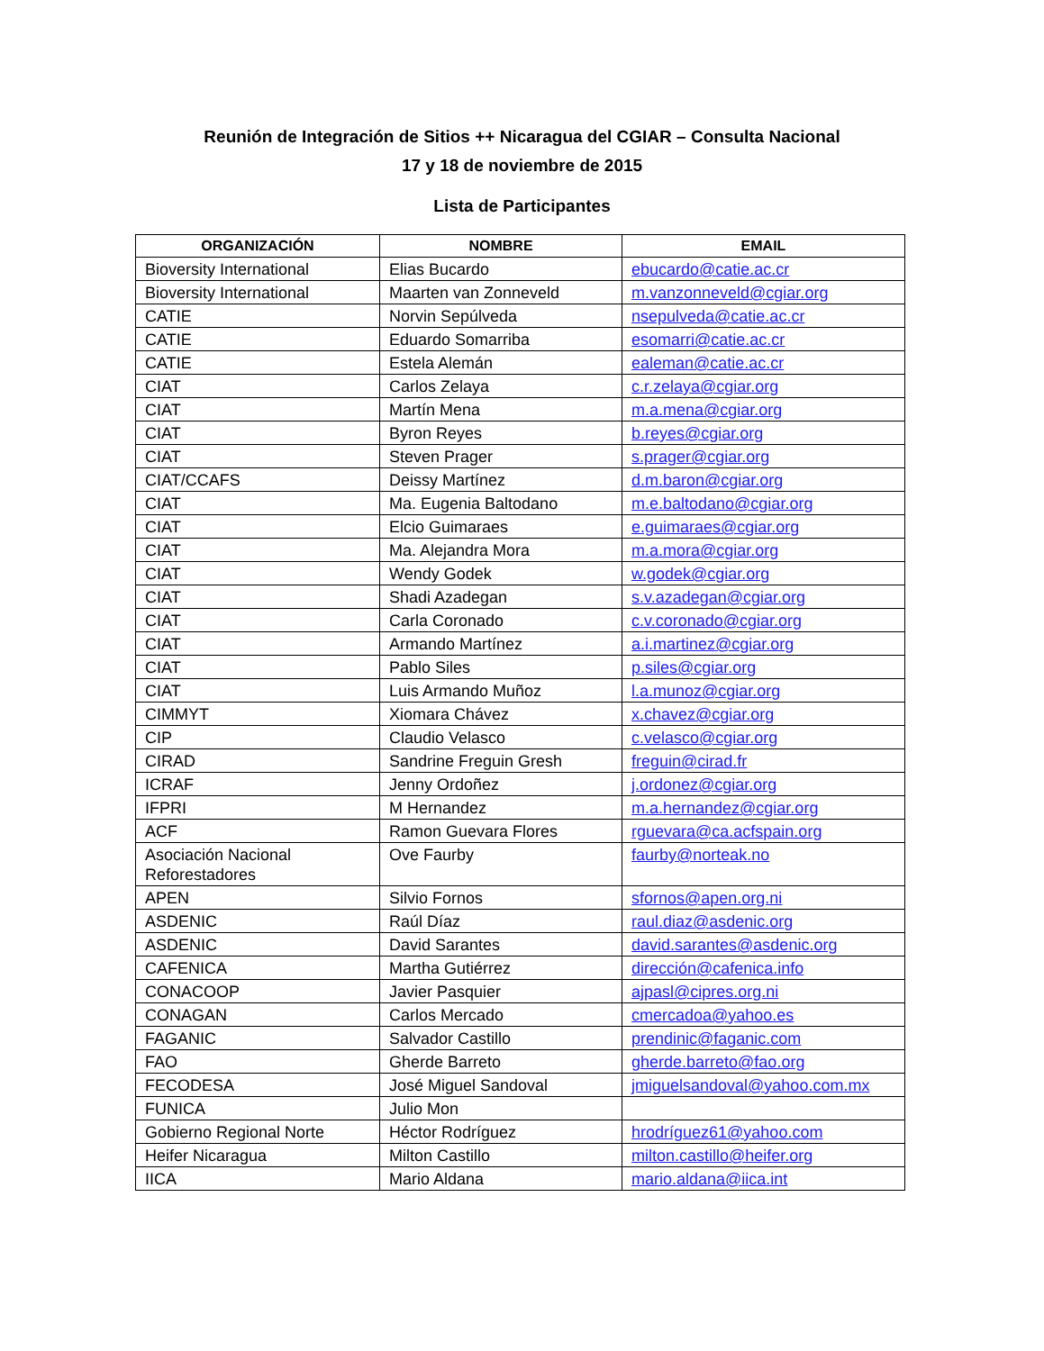Reunión de Integración de Sitios ++ Nicaragua del CGIAR – Consulta Nacional
17 y 18 de noviembre de 2015
Lista de Participantes
| ORGANIZACIÓN | NOMBRE | EMAIL |
| --- | --- | --- |
| Bioversity International | Elias Bucardo | ebucardo@catie.ac.cr |
| Bioversity International | Maarten van Zonneveld | m.vanzonneveld@cgiar.org |
| CATIE | Norvin Sepúlveda | nsepulveda@catie.ac.cr |
| CATIE | Eduardo Somarriba | esomarri@catie.ac.cr |
| CATIE | Estela Alemán | ealeman@catie.ac.cr |
| CIAT | Carlos Zelaya | c.r.zelaya@cgiar.org |
| CIAT | Martín Mena | m.a.mena@cgiar.org |
| CIAT | Byron Reyes | b.reyes@cgiar.org |
| CIAT | Steven Prager | s.prager@cgiar.org |
| CIAT/CCAFS | Deissy Martínez | d.m.baron@cgiar.org |
| CIAT | Ma. Eugenia Baltodano | m.e.baltodano@cgiar.org |
| CIAT | Elcio Guimaraes | e.guimaraes@cgiar.org |
| CIAT | Ma. Alejandra Mora | m.a.mora@cgiar.org |
| CIAT | Wendy Godek | w.godek@cgiar.org |
| CIAT | Shadi Azadegan | s.v.azadegan@cgiar.org |
| CIAT | Carla Coronado | c.v.coronado@cgiar.org |
| CIAT | Armando Martínez | a.i.martinez@cgiar.org |
| CIAT | Pablo Siles | p.siles@cgiar.org |
| CIAT | Luis Armando Muñoz | l.a.munoz@cgiar.org |
| CIMMYT | Xiomara Chávez | x.chavez@cgiar.org |
| CIP | Claudio Velasco | c.velasco@cgiar.org |
| CIRAD | Sandrine Freguin Gresh | freguin@cirad.fr |
| ICRAF | Jenny Ordoñez | j.ordonez@cgiar.org |
| IFPRI | M Hernandez | m.a.hernandez@cgiar.org |
| ACF | Ramon Guevara Flores | rguevara@ca.acfspain.org |
| Asociación Nacional Reforestadores | Ove Faurby | faurby@norteak.no |
| APEN | Silvio Fornos | sfornos@apen.org.ni |
| ASDENIC | Raúl Díaz | raul.diaz@asdenic.org |
| ASDENIC | David Sarantes | david.sarantes@asdenic.org |
| CAFENICA | Martha Gutiérrez | dirección@cafenica.info |
| CONACOOP | Javier Pasquier | ajpasl@cipres.org.ni |
| CONAGAN | Carlos Mercado | cmercadoa@yahoo.es |
| FAGANIC | Salvador Castillo | prendinic@faganic.com |
| FAO | Gherde Barreto | gherde.barreto@fao.org |
| FECODESA | José Miguel Sandoval | jmiguelsandoval@yahoo.com.mx |
| FUNICA | Julio Mon | |
| Gobierno Regional Norte | Héctor Rodríguez | hrodríguez61@yahoo.com |
| Heifer Nicaragua | Milton Castillo | milton.castillo@heifer.org |
| IICA | Mario Aldana | mario.aldana@iica.int |